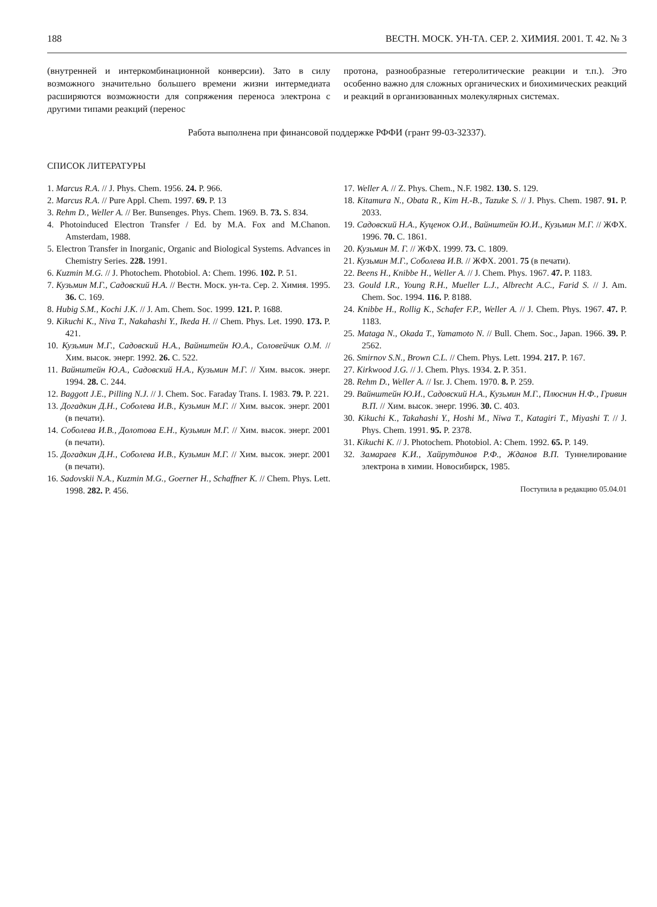188 ВЕСТН. МОСК. УН-ТА. СЕР. 2. ХИМИЯ. 2001. Т. 42. № 3
(внутренней и интеркомбинационной конверсии). Зато в силу возможного значительно большего времени жизни интермедиата расширяются возможности для сопряжения переноса электрона с другими типами реакций (перенос
протона, разнообразные гетеролитические реакции и т.п.). Это особенно важно для сложных органических и биохимических реакций и реакций в организованных молекулярных системах.
Работа выполнена при финансовой поддержке РФФИ (грант 99-03-32337).
СПИСОК ЛИТЕРАТУРЫ
1. Marcus R.A. // J. Phys. Chem. 1956. 24. P. 966.
2. Marcus R.A. // Pure Appl. Chem. 1997. 69. P. 13
3. Rehm D., Weller A. // Ber. Bunsenges. Phys. Chem. 1969. B. 73. S. 834.
4. Photoinduced Electron Transfer / Ed. by M.A. Fox and M.Chanon. Amsterdam, 1988.
5. Electron Transfer in Inorganic, Organic and Biological Systems. Advances in Chemistry Series. 228. 1991.
6. Kuzmin M.G. // J. Photochem. Photobiol. A: Chem. 1996. 102. P. 51.
7. Кузьмин М.Г., Садовский Н.А. // Вестн. Моск. ун-та. Сер. 2. Химия. 1995. 36. С. 169.
8. Hubig S.M., Kochi J.K. // J. Am. Chem. Soc. 1999. 121. P. 1688.
9. Kikuchi K., Niva T., Nakahashi Y., Ikeda H. // Chem. Phys. Let. 1990. 173. P. 421.
10. Кузьмин М.Г., Садовский Н.А., Вайнштейн Ю.А., Соловейчик О.М. // Хим. высок. энерг. 1992. 26. С. 522.
11. Вайнштейн Ю.А., Садовский Н.А., Кузьмин М.Г. // Хим. высок. энерг. 1994. 28. С. 244.
12. Baggott J.E., Pilling N.J. // J. Chem. Soc. Faraday Trans. I. 1983. 79. P. 221.
13. Догадкин Д.Н., Соболева И.В., Кузьмин М.Г. // Хим. высок. энерг. 2001 (в печати).
14. Соболева И.В., Долотова Е.Н., Кузьмин М.Г. // Хим. высок. энерг. 2001 (в печати).
15. Догадкин Д.Н., Соболева И.В., Кузьмин М.Г. // Хим. высок. энерг. 2001 (в печати).
16. Sadovskii N.A., Kuzmin M.G., Goerner H., Schaffner K. // Chem. Phys. Lett. 1998. 282. P. 456.
17. Weller A. // Z. Phys. Chem., N.F. 1982. 130. S. 129.
18. Kitamura N., Obata R., Kim H.-B., Tazuke S. // J. Phys. Chem. 1987. 91. P. 2033.
19. Садовский Н.А., Куценок О.И., Вайнштейн Ю.И., Кузьмин М.Г. // ЖФХ. 1996. 70. С. 1861.
20. Кузьмин М. Г. // ЖФХ. 1999. 73. С. 1809.
21. Кузьмин М.Г., Соболева И.В. // ЖФХ. 2001. 75 (в печати).
22. Beens H., Knibbe H., Weller A. // J. Chem. Phys. 1967. 47. P. 1183.
23. Gould I.R., Young R.H., Mueller L.J., Albrecht A.C., Farid S. // J. Am. Chem. Soc. 1994. 116. P. 8188.
24. Knibbe H., Rollig K., Schafer F.P., Weller A. // J. Chem. Phys. 1967. 47. P. 1183.
25. Mataga N., Okada T., Yamamoto N. // Bull. Chem. Soc., Japan. 1966. 39. P. 2562.
26. Smirnov S.N., Brown C.L. // Chem. Phys. Lett. 1994. 217. P. 167.
27. Kirkwood J.G. // J. Chem. Phys. 1934. 2. P. 351.
28. Rehm D., Weller A. // Isr. J. Chem. 1970. 8. P. 259.
29. Вайнштейн Ю.И., Садовский Н.А., Кузьмин М.Г., Плюснин Н.Ф., Гривин В.П. // Хим. высок. энерг. 1996. 30. С. 403.
30. Kikuchi K., Takahashi Y., Hoshi M., Niwa T., Katagiri T., Miyashi T. // J. Phys. Chem. 1991. 95. P. 2378.
31. Kikuchi K. // J. Photochem. Photobiol. A: Chem. 1992. 65. P. 149.
32. Замараев К.И., Хайрутдинов Р.Ф., Жданов В.П. Туннелирование электрона в химии. Новосибирск, 1985.
Поступила в редакцию 05.04.01